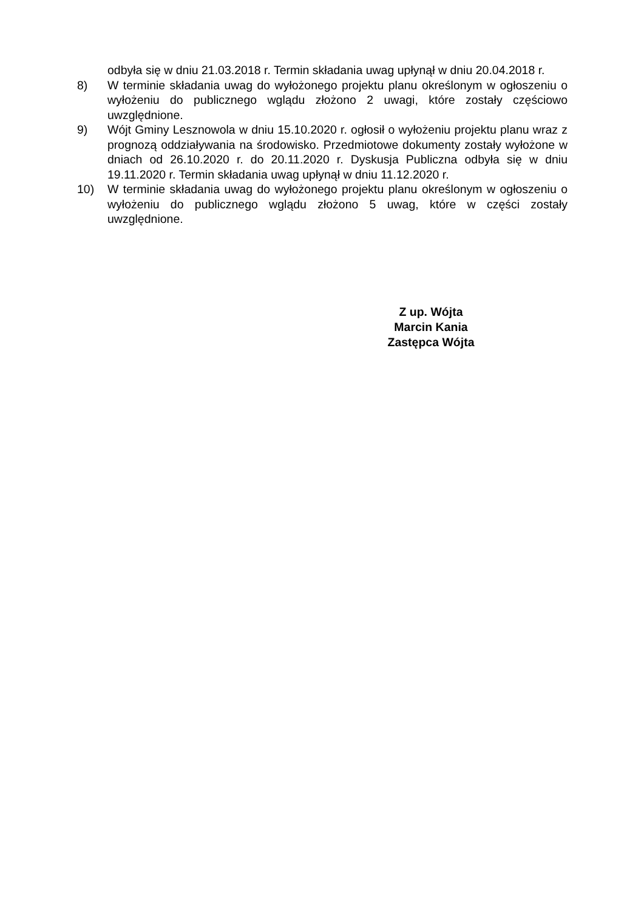odbyła się w dniu 21.03.2018 r. Termin składania uwag upłynął w dniu 20.04.2018 r.
8) W terminie składania uwag do wyłożonego projektu planu określonym w ogłoszeniu o wyłożeniu do publicznego wglądu złożono 2 uwagi, które zostały częściowo uwzględnione.
9) Wójt Gminy Lesznowola w dniu 15.10.2020 r. ogłosił o wyłożeniu projektu planu wraz z prognozą oddziaływania na środowisko. Przedmiotowe dokumenty zostały wyłożone w dniach od 26.10.2020 r. do 20.11.2020 r. Dyskusja Publiczna odbyła się w dniu 19.11.2020 r. Termin składania uwag upłynął w dniu 11.12.2020 r.
10) W terminie składania uwag do wyłożonego projektu planu określonym w ogłoszeniu o wyłożeniu do publicznego wglądu złożono 5 uwag, które w części zostały uwzględnione.
Z up. Wójta
Marcin Kania
Zastępca Wójta